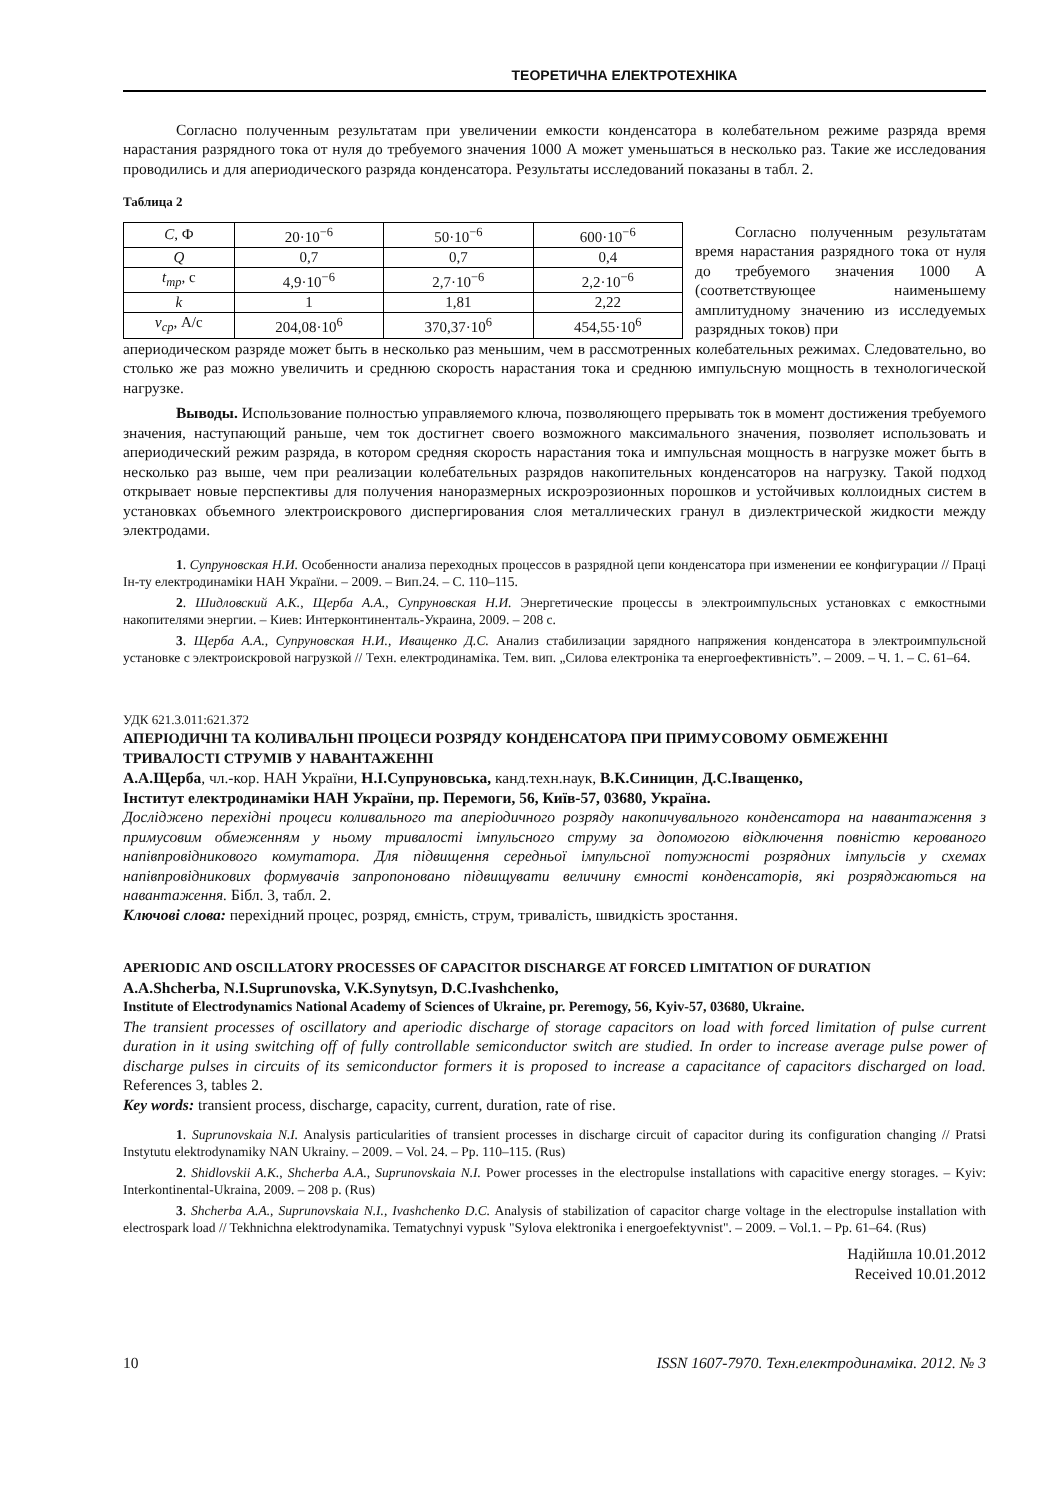ТЕОРЕТИЧНА ЕЛЕКТРОТЕХНІКА
Согласно полученным результатам при увеличении емкости конденсатора в колебательном режиме разряда время нарастания разрядного тока от нуля до требуемого значения 1000 А может уменьшаться в несколько раз. Такие же исследования проводились и для апериодического разряда конденсатора. Результаты исследований показаны в табл. 2.
Таблица 2
| C , Ф | 20·10<sup>−6</sup> | 50·10<sup>−6</sup> | 600·10<sup>−6</sup> |
| Q | 0,7 | 0,7 | 0,4 |
| t<sub>тр</sub> , с | 4,9·10<sup>−6</sup> | 2,7·10<sup>−6</sup> | 2,2·10<sup>−6</sup> |
| k | 1 | 1,81 | 2,22 |
| v<sub>ср</sub> , А/с | 204,08·10<sup>6</sup> | 370,37·10<sup>6</sup> | 454,55·10<sup>6</sup> |
Согласно полученным результатам время нарастания разрядного тока от нуля до требуемого значения 1000 А (соответствующее наименьшему амплитудному значению из исследуемых разрядных токов) при
апериодическом разряде может быть в несколько раз меньшим, чем в рассмотренных колебательных режимах. Следовательно, во столько же раз можно увеличить и среднюю скорость нарастания тока и среднюю импульсную мощность в технологической нагрузке.
Выводы. Использование полностью управляемого ключа, позволяющего прерывать ток в момент достижения требуемого значения, наступающий раньше, чем ток достигнет своего возможного максимального значения, позволяет использовать и апериодический режим разряда, в котором средняя скорость нарастания тока и импульсная мощность в нагрузке может быть в несколько раз выше, чем при реализации колебательных разрядов накопительных конденсаторов на нагрузку. Такой подход открывает новые перспективы для получения наноразмерных искроэрозионных порошков и устойчивых коллоидных систем в установках объемного электроискрового диспергирования слоя металлических гранул в диэлектрической жидкости между электродами.
1. Супруновская Н.И. Особенности анализа переходных процессов в разрядной цепи конденсатора при изменении ее конфигурации // Праці Ін-ту електродинаміки НАН України. – 2009. – Вип.24. – С. 110–115.
2. Шидловский А.К., Щерба А.А., Супруновская Н.И. Энергетические процессы в электроимпульсных установках с емкостными накопителями энергии. – Киев: Интерконтиненталь-Украина, 2009. – 208 с.
3. Щерба А.А., Супруновская Н.И., Иващенко Д.С. Анализ стабилизации зарядного напряжения конденсатора в электроимпульсной установке с электроискровой нагрузкой // Техн. електродинаміка. Тем. вип. „Силова електроніка та енергоефективність”. – 2009. – Ч. 1. – С. 61–64.
УДК 621.3.011:621.372
АПЕРІОДИЧНІ ТА КОЛИВАЛЬНІ ПРОЦЕСИ РОЗРЯДУ КОНДЕНСАТОРА ПРИ ПРИМУСОВОМУ ОБМЕЖЕННІ ТРИВАЛОСТІ СТРУМІВ У НАВАНТАЖЕННІ
А.А.Щерба, чл.-кор. НАН України, Н.І.Супруновська, канд.техн.наук, В.К.Синицин, Д.С.Іващенко,
Інститут електродинаміки НАН України, пр. Перемоги, 56, Київ-57, 03680, Україна.
Досліджено перехідні процеси коливального та аперіодичного розряду накопичувального конденсатора на навантаження з примусовим обмеженням у ньому тривалості імпульсного струму за допомогою відключення повністю керованого напівпровідникового комутатора. Для підвищення середньої імпульсної потужності розрядних імпульсів у схемах напівпровідникових формувачів запропоновано підвищувати величину ємності конденсаторів, які розряджаються на навантаження. Бібл. 3, табл. 2.
Ключові слова: перехідний процес, розряд, ємність, струм, тривалість, швидкість зростання.
APERIODIC AND OSCILLATORY PROCESSES OF CAPACITOR DISCHARGE AT FORCED LIMITATION OF DURATION
A.A.Shcherba, N.I.Suprunovska, V.K.Synytsyn, D.C.Ivashchenko,
Institute of Electrodynamics National Academy of Sciences of Ukraine, pr. Peremogy, 56, Kyiv-57, 03680, Ukraine.
The transient processes of oscillatory and aperiodic discharge of storage capacitors on load with forced limitation of pulse current duration in it using switching off of fully controllable semiconductor switch are studied. In order to increase average pulse power of discharge pulses in circuits of its semiconductor formers it is proposed to increase a capacitance of capacitors discharged on load. References 3, tables 2.
Key words: transient process, discharge, capacity, current, duration, rate of rise.
1. Suprunovskaia N.I. Analysis particularities of transient processes in discharge circuit of capacitor during its configuration changing // Pratsi Instytutu elektrodynamiky NAN Ukrainy. – 2009. – Vol. 24. – Pp. 110–115. (Rus)
2. Shidlovskii A.K., Shcherba A.A., Suprunovskaia N.I. Power processes in the electropulse installations with capacitive energy storages. – Kyiv: Interkontinental-Ukraina, 2009. – 208 p. (Rus)
3. Shcherba A.A., Suprunovskaia N.I., Ivashchenko D.C. Analysis of stabilization of capacitor charge voltage in the electropulse installation with electrospark load // Tekhnichna elektrodynamika. Tematychnyi vypusk "Sylova elektronika i energoefektyvnist". – 2009. – Vol.1. – Pp. 61–64. (Rus)
Надійшла 10.01.2012
Received 10.01.2012
10 ISSN 1607-7970. Техн.електродинаміка. 2012. № 3